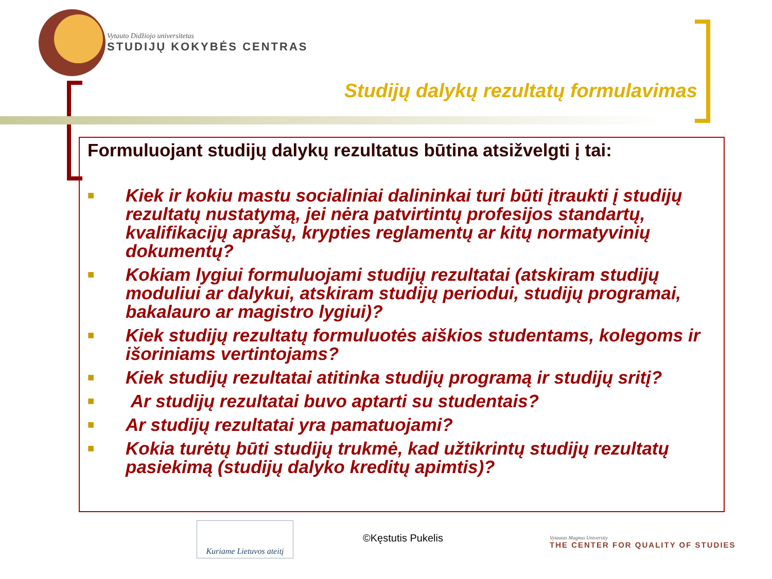Vytauto Didžiojo universitetas
STUDIJŲ KOKYBĖS CENTRAS
Studijų dalykų rezultatų formulavimas
Formuluojant studijų dalykų rezultatus būtina atsižvelgti į tai:
■ Kiek ir kokiu mastu socialiniai dalininkai turi būti įtraukti į studijų rezultatų nustatymą, jei nėra patvirtintų profesijos standartų, kvalifikacijų aprašų, krypties reglamentų ar kitų normatyvinių dokumentų?
■ Kokiam lygiui formuluojami studijų rezultatai (atskiram studijų moduliui ar dalykui, atskiram studijų periodui, studijų programai, bakalauro ar magistro lygiui)?
■ Kiek studijų rezultatų formuluotės aiškios studentams, kolegoms ir išoriniams vertintojams?
■ Kiek studijų rezultatai atitinka studijų programą ir studijų sritį?
■ Ar studijų rezultatai buvo aptarti su studentais?
■ Ar studijų rezultatai yra pamatuojami?
■ Kokia turėtų būti studijų trukmė, kad užtikrintų studijų rezultatų pasiekimą (studijų dalyko kreditų apimtis)?
Kuriame Lietuvos ateitį
©Kęstutis Pukelis
Vytautas Magnus University
THE CENTER FOR QUALITY OF STUDIES